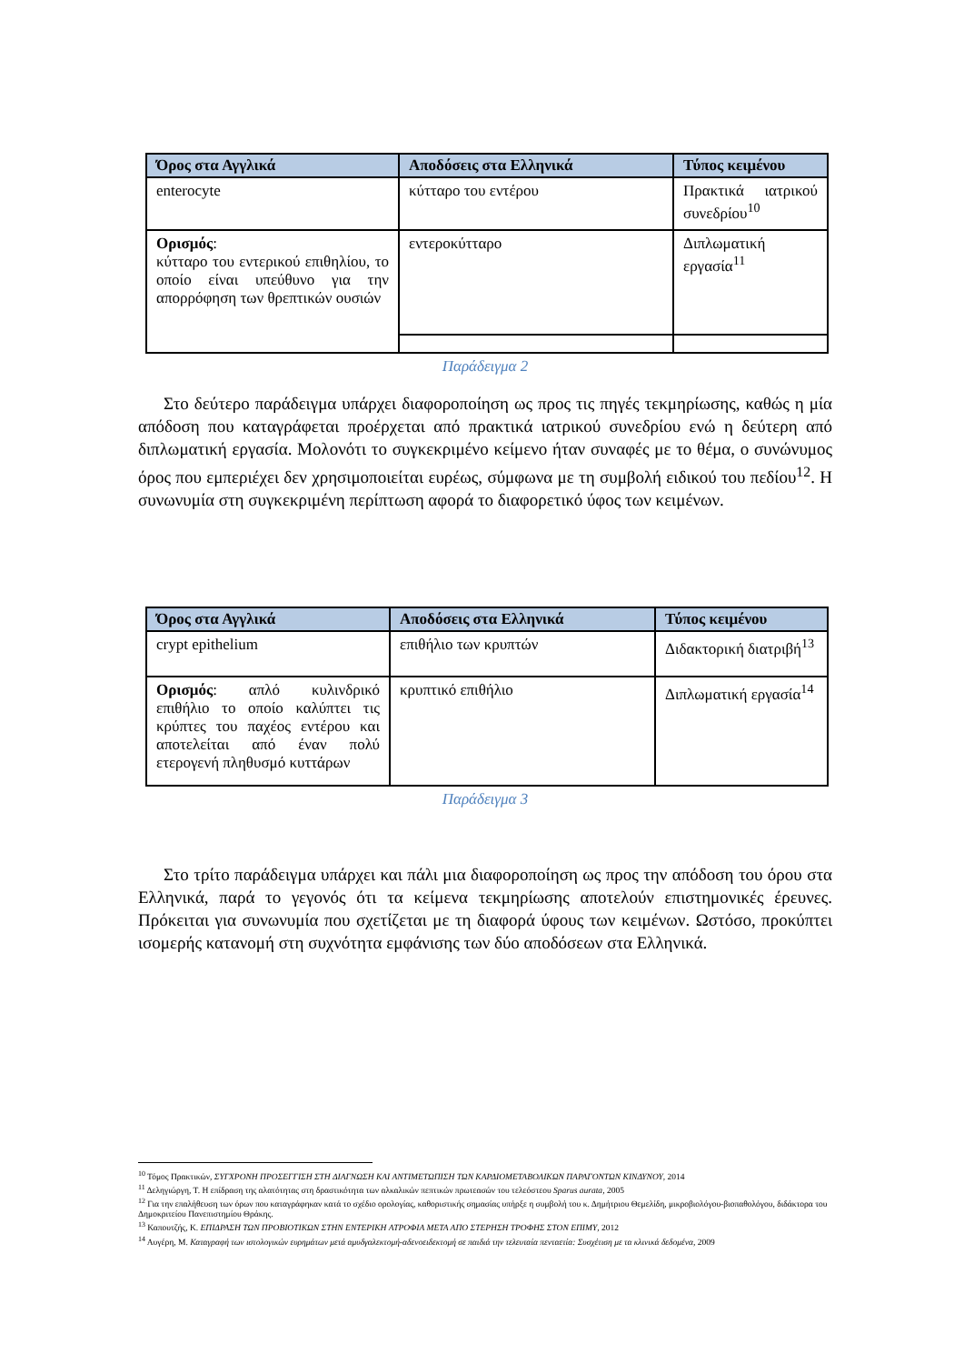| Όρος στα Αγγλικά | Αποδόσεις στα Ελληνικά | Τύπος κειμένου |
| --- | --- | --- |
| enterocyte | κύτταρο του εντέρου | Πρακτικά ιατρικού συνεδρίου<sup>10</sup> |
| Ορισμός : κύτταρο του εντερικού επιθηλίου, το οποίο είναι υπεύθυνο για την απορρόφηση των θρεπτικών ουσιών | εντεροκύτταρο | Διπλωματική εργασία<sup>11</sup> |
Παράδειγμα 2
Στο δεύτερο παράδειγμα υπάρχει διαφοροποίηση ως προς τις πηγές τεκμηρίωσης, καθώς η μία απόδοση που καταγράφεται προέρχεται από πρακτικά ιατρικού συνεδρίου ενώ η δεύτερη από διπλωματική εργασία. Μολονότι το συγκεκριμένο κείμενο ήταν συναφές με το θέμα, ο συνώνυμος όρος που εμπεριέχει δεν χρησιμοποιείται ευρέως, σύμφωνα με τη συμβολή ειδικού του πεδίου<sup>12</sup>. Η συνωνυμία στη συγκεκριμένη περίπτωση αφορά το διαφορετικό ύφος των κειμένων.
| Όρος στα Αγγλικά | Αποδόσεις στα Ελληνικά | Τύπος κειμένου |
| --- | --- | --- |
| crypt epithelium | επιθήλιο των κρυπτών | Διδακτορική διατριβή<sup>13</sup> |
| Ορισμός : απλό κυλινδρικό επιθήλιο το οποίο καλύπτει τις κρύπτες του παχέος εντέρου και αποτελείται από έναν πολύ ετερογενή πληθυσμό κυττάρων | κρυπτικό επιθήλιο | Διπλωματική εργασία<sup>14</sup> |
Παράδειγμα 3
Στο τρίτο παράδειγμα υπάρχει και πάλι μια διαφοροποίηση ως προς την απόδοση του όρου στα Ελληνικά, παρά το γεγονός ότι τα κείμενα τεκμηρίωσης αποτελούν επιστημονικές έρευνες. Πρόκειται για συνωνυμία που σχετίζεται με τη διαφορά ύφους των κειμένων. Ωστόσο, προκύπτει ισομερής κατανομή στη συχνότητα εμφάνισης των δύο αποδόσεων στα Ελληνικά.
<sup>10</sup> Τόμος Πρακτικών, ΣΥΓΧΡΟΝΗ ΠΡΟΣΕΓΓΙΣΗ ΣΤΗ ΔΙΑΓΝΩΣΗ ΚΑΙ ΑΝΤΙΜΕΤΩΠΙΣΗ ΤΩΝ ΚΑΡΔΙΟΜΕΤΑΒΟΛΙΚΩΝ ΠΑΡΑΓΟΝΤΩΝ ΚΙΝΔΥΝΟΥ, 2014
<sup>11</sup> Δεληγιώργη, Τ. Η επίδραση της αλατότητας στη δραστικότητα των αλκαλικών πεπτικών πρωτεασών του τελεόστεου Sparus aurata, 2005
<sup>12</sup> Για την επαλήθευση των όρων που καταγράφηκαν κατά το σχέδιο ορολογίας, καθοριστικής σημασίας υπήρξε η συμβολή του κ. Δημήτριου Θεμελίδη, μικροβιολόγου-βιοπαθολόγου, διδάκτορα του Δημοκριτείου Πανεπιστημίου Θράκης.
<sup>13</sup> Καπουτζής, Κ. ΕΠΙΔΡΑΣΗ ΤΩΝ ΠΡΟΒΙΟΤΙΚΩΝ ΣΤΗΝ ΕΝΤΕΡΙΚΗ ΑΤΡΟΦΙΑ ΜΕΤΑ ΑΠΟ ΣΤΕΡΗΣΗ ΤΡΟΦΗΣ ΣΤΟΝ ΕΠΙΜΥ, 2012
<sup>14</sup> Αυγέρη, Μ. Καταγραφή των ιστολογικών ευρημάτων μετά αμυδγαλεκτομή-αδενοειδεκτομή σε παιδιά την τελευταία πενταετία: Συσχέτιση με τα κλινικά δεδομένα, 2009